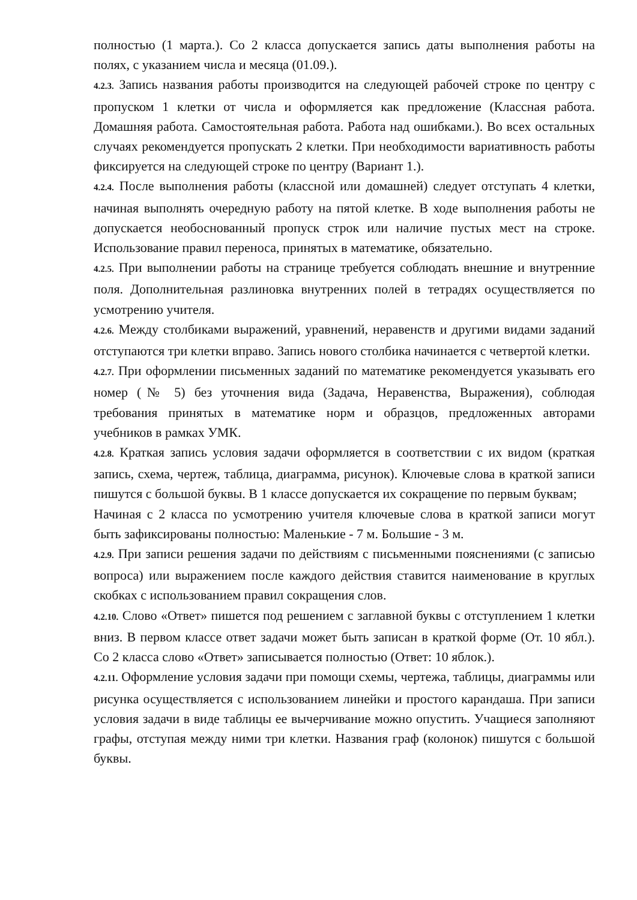полностью (1 марта.). Со 2 класса допускается запись даты выполнения работы на полях, с указанием числа и месяца (01.09.).
4.2.3. Запись названия работы производится на следующей рабочей строке по центру с пропуском 1 клетки от числа и оформляется как предложение (Классная работа. Домашняя работа. Самостоятельная работа. Работа над ошибками.). Во всех остальных случаях рекомендуется пропускать 2 клетки. При необходимости вариативность работы фиксируется на следующей строке по центру (Вариант 1.).
4.2.4. После выполнения работы (классной или домашней) следует отступать 4 клетки, начиная выполнять очередную работу на пятой клетке. В ходе выполнения работы не допускается необоснованный пропуск строк или наличие пустых мест на строке. Использование правил переноса, принятых в математике, обязательно.
4.2.5. При выполнении работы на странице требуется соблюдать внешние и внутренние поля. Дополнительная разлиновка внутренних полей в тетрадях осуществляется по усмотрению учителя.
4.2.6. Между столбиками выражений, уравнений, неравенств и другими видами заданий отступаются три клетки вправо. Запись нового столбика начинается с четвертой клетки.
4.2.7. При оформлении письменных заданий по математике рекомендуется указывать его номер (№ 5) без уточнения вида (Задача, Неравенства, Выражения), соблюдая требования принятых в математике норм и образцов, предложенных авторами учебников в рамках УМК.
4.2.8. Краткая запись условия задачи оформляется в соответствии с их видом (краткая запись, схема, чертеж, таблица, диаграмма, рисунок). Ключевые слова в краткой записи пишутся с большой буквы. В 1 классе допускается их сокращение по первым буквам;
Начиная с 2 класса по усмотрению учителя ключевые слова в краткой записи могут быть зафиксированы полностью: Маленькие - 7 м. Большие - 3 м.
4.2.9. При записи решения задачи по действиям с письменными пояснениями (с записью вопроса) или выражением после каждого действия ставится наименование в круглых скобках с использованием правил сокращения слов.
4.2.10. Слово «Ответ» пишется под решением с заглавной буквы с отступлением 1 клетки вниз. В первом классе ответ задачи может быть записан в краткой форме (От. 10 ябл.). Со 2 класса слово «Ответ» записывается полностью (Ответ: 10 яблок.).
4.2.11. Оформление условия задачи при помощи схемы, чертежа, таблицы, диаграммы или рисунка осуществляется с использованием линейки и простого карандаша. При записи условия задачи в виде таблицы ее вычерчивание можно опустить. Учащиеся заполняют графы, отступая между ними три клетки. Названия граф (колонок) пишутся с большой буквы.